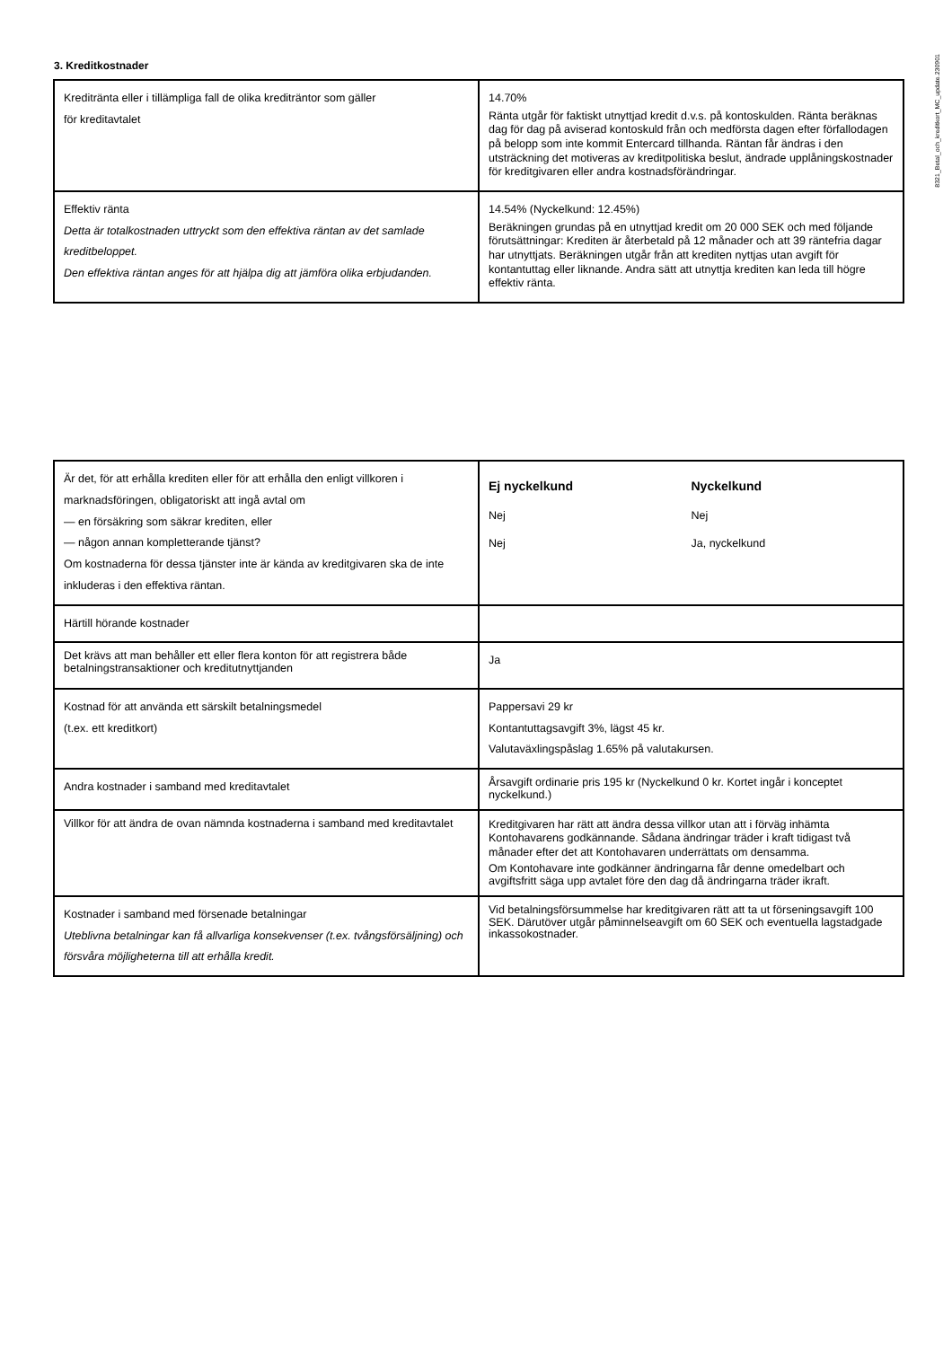8321_Betal_och_kreditkort_MC_update.230901
3. Kreditkostnader
| Kreditränta eller i tillämpliga fall de olika krediträntor som gäller för kreditavtalet | 14.70% Ränta utgår för faktiskt utnyttjad kredit d.v.s. på kontoskulden. Ränta beräknas dag för dag på aviserad kontoskuld från och medförsta dagen efter förfallodagen på belopp som inte kommit Entercard tillhanda. Räntan får ändras i den utsträckning det motiveras av kreditpolitiska beslut, ändrade upplåningskostnader för kreditgivaren eller andra kostnadsförändringar. |
| Effektiv ränta Detta är totalkostnaden uttryckt som den effektiva räntan av det samlade kreditbeloppet. Den effektiva räntan anges för att hjälpa dig att jämföra olika erbjudanden. | 14.54% (Nyckelkund: 12.45%) Beräkningen grundas på en utnyttjad kredit om 20 000 SEK och med följande förutsättningar: Krediten är återbetald på 12 månader och att 39 räntefria dagar har utnyttjats. Beräkningen utgår från att krediten nyttjas utan avgift för kontantuttag eller liknande. Andra sätt att utnyttja krediten kan leda till högre effektiv ränta. |
| Är det, för att erhålla krediten eller för att erhålla den enligt villkoren i marknadsföringen, obligatoriskt att ingå avtal om — en försäkring som säkrar krediten, eller — någon annan kompletterande tjänst? Om kostnaderna för dessa tjänster inte är kända av kreditgivaren ska de inte inkluderas i den effektiva räntan. | Ej nyckelkund Nyckelkund Nej Nej Nej Ja, nyckelkund |
| Härtill hörande kostnader | |
| Det krävs att man behåller ett eller flera konton för att registrera både betalningstransaktioner och kreditutnyttjanden | Ja |
| Kostnad för att använda ett särskilt betalningsmedel (t.ex. ett kreditkort) | Pappersavi 29 kr Kontantuttagsavgift 3%, lägst 45 kr. Valutaväxlingspåslag 1.65% på valutakursen. |
| Andra kostnader i samband med kreditavtalet | Årsavgift ordinarie pris 195 kr (Nyckelkund 0 kr. Kortet ingår i konceptet nyckelkund.) |
| Villkor för att ändra de ovan nämnda kostnaderna i samband med kreditavtalet | Kreditgivaren har rätt att ändra dessa villkor utan att i förväg inhämta Kontohavarens godkännande. Sådana ändringar träder i kraft tidigast två månader efter det att Kontohavaren underrättats om densamma. Om Kontohavare inte godkänner ändringarna får denne omedelbart och avgiftsfritt säga upp avtalet före den dag då ändringarna träder ikraft. |
| Kostnader i samband med försenade betalningar Uteblivna betalningar kan få allvarliga konsekvenser (t.ex. tvångsförsäljning) och försvåra möjligheterna till att erhålla kredit. | Vid betalningsförsummelse har kreditgivaren rätt att ta ut förseningsavgift 100 SEK. Därutöver utgår påminnelseavgift om 60 SEK och eventuella lagstadgade inkassokostnader. |